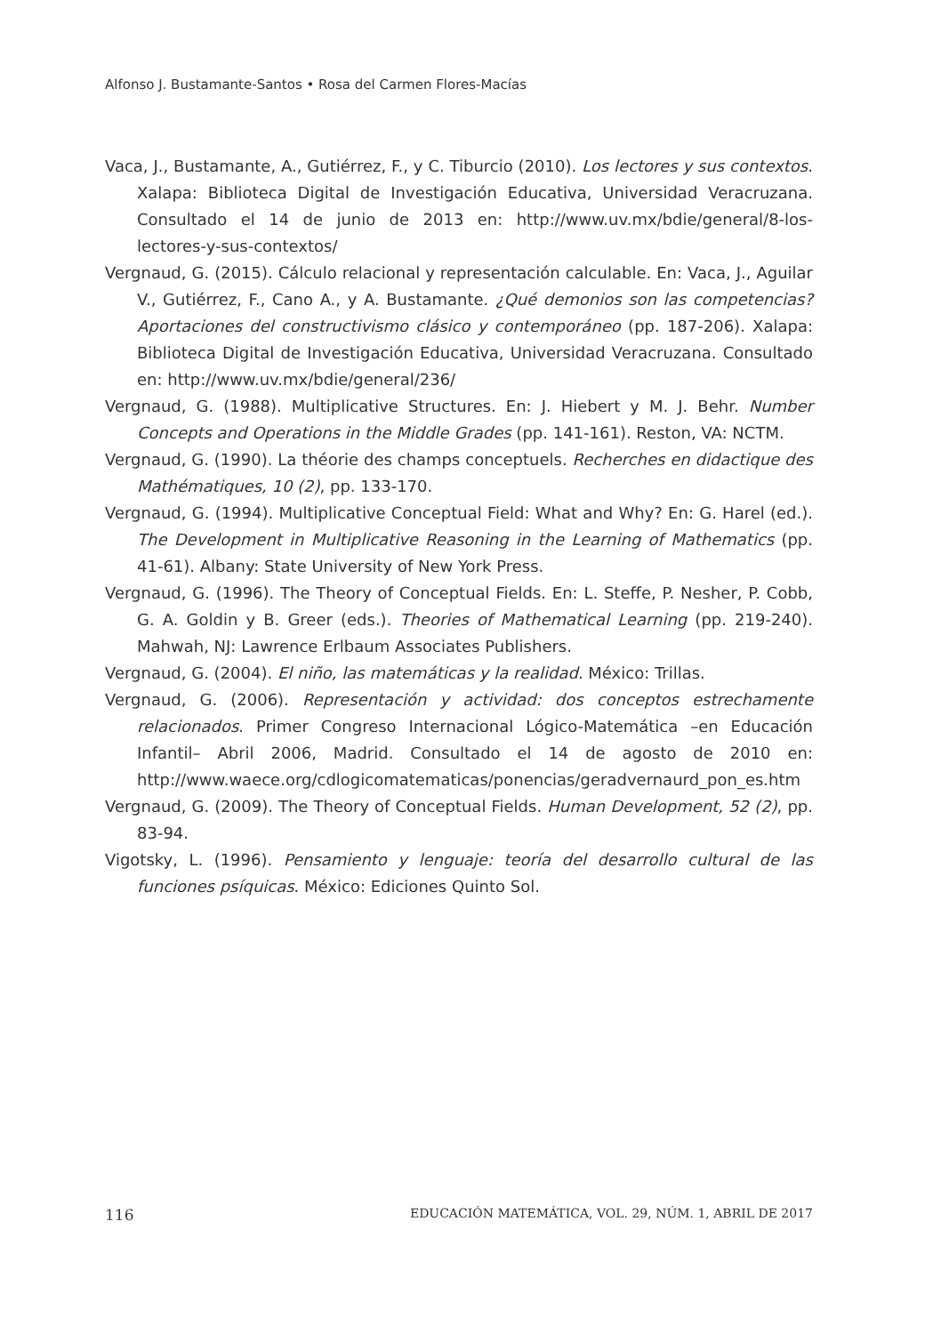Alfonso J. Bustamante-Santos • Rosa del Carmen Flores-Macías
Vaca, J., Bustamante, A., Gutiérrez, F., y C. Tiburcio (2010). Los lectores y sus contextos. Xalapa: Biblioteca Digital de Investigación Educativa, Universidad Veracruzana. Consultado el 14 de junio de 2013 en: http://www.uv.mx/bdie/general/8-los-lectores-y-sus-contextos/
Vergnaud, G. (2015). Cálculo relacional y representación calculable. En: Vaca, J., Aguilar V., Gutiérrez, F., Cano A., y A. Bustamante. ¿Qué demonios son las competencias? Aportaciones del constructivismo clásico y contemporáneo (pp. 187-206). Xalapa: Biblioteca Digital de Investigación Educativa, Universidad Veracruzana. Consultado en: http://www.uv.mx/bdie/general/236/
Vergnaud, G. (1988). Multiplicative Structures. En: J. Hiebert y M. J. Behr. Number Concepts and Operations in the Middle Grades (pp. 141-161). Reston, VA: NCTM.
Vergnaud, G. (1990). La théorie des champs conceptuels. Recherches en didactique des Mathématiques, 10 (2), pp. 133-170.
Vergnaud, G. (1994). Multiplicative Conceptual Field: What and Why? En: G. Harel (ed.). The Development in Multiplicative Reasoning in the Learning of Mathematics (pp. 41-61). Albany: State University of New York Press.
Vergnaud, G. (1996). The Theory of Conceptual Fields. En: L. Steffe, P. Nesher, P. Cobb, G. A. Goldin y B. Greer (eds.). Theories of Mathematical Learning (pp. 219-240). Mahwah, NJ: Lawrence Erlbaum Associates Publishers.
Vergnaud, G. (2004). El niño, las matemáticas y la realidad. México: Trillas.
Vergnaud, G. (2006). Representación y actividad: dos conceptos estrechamente relacionados. Primer Congreso Internacional Lógico-Matemática –en Educación Infantil– Abril 2006, Madrid. Consultado el 14 de agosto de 2010 en: http://www.waece.org/cdlogicomatematicas/ponencias/geradvernaurd_pon_es.htm
Vergnaud, G. (2009). The Theory of Conceptual Fields. Human Development, 52 (2), pp. 83-94.
Vigotsky, L. (1996). Pensamiento y lenguaje: teoría del desarrollo cultural de las funciones psíquicas. México: Ediciones Quinto Sol.
116 EDUCACIÓN MATEMÁTICA, VOL. 29, NÚM. 1, ABRIL DE 2017